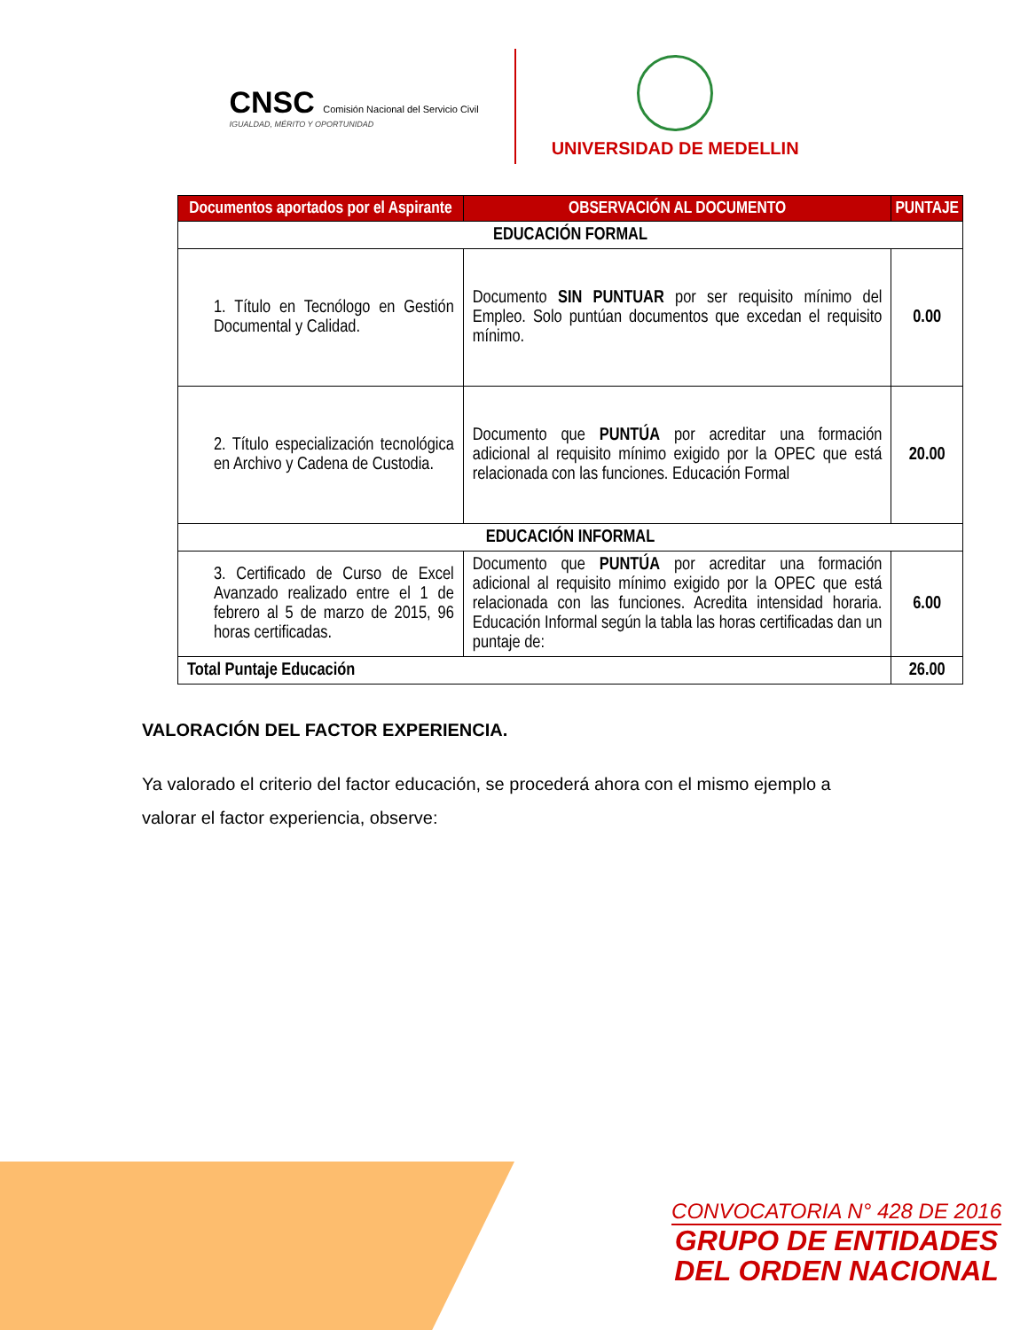CNSC Comisión Nacional del Servicio Civil
IGUALDAD, MÉRITO Y OPORTUNIDAD
UNIVERSIDAD DE MEDELLIN
| Documentos aportados por el Aspirante | OBSERVACIÓN AL DOCUMENTO | PUNTAJE |
| --- | --- | --- |
| EDUCACIÓN FORMAL | | |
| 1. Título en Tecnólogo en Gestión Documental y Calidad. | Documento SIN PUNTUAR por ser requisito mínimo del Empleo. Solo puntúan documentos que excedan el requisito mínimo. | 0.00 |
| 2. Título especialización tecnológica en Archivo y Cadena de Custodia. | Documento que PUNTÚA por acreditar una formación adicional al requisito mínimo exigido por la OPEC que está relacionada con las funciones. Educación Formal | 20.00 |
| EDUCACIÓN INFORMAL | | |
| 3. Certificado de Curso de Excel Avanzado realizado entre el 1 de febrero al 5 de marzo de 2015, 96 horas certificadas. | Documento que PUNTÚA por acreditar una formación adicional al requisito mínimo exigido por la OPEC que está relacionada con las funciones. Acredita intensidad horaria. Educación Informal según la tabla las horas certificadas dan un puntaje de: | 6.00 |
| Total Puntaje Educación | | 26.00 |
VALORACIÓN DEL FACTOR EXPERIENCIA.
Ya valorado el criterio del factor educación, se procederá ahora con el mismo ejemplo a valorar el factor experiencia, observe:
CONVOCATORIA N° 428 DE 2016
GRUPO DE ENTIDADES
DEL ORDEN NACIONAL